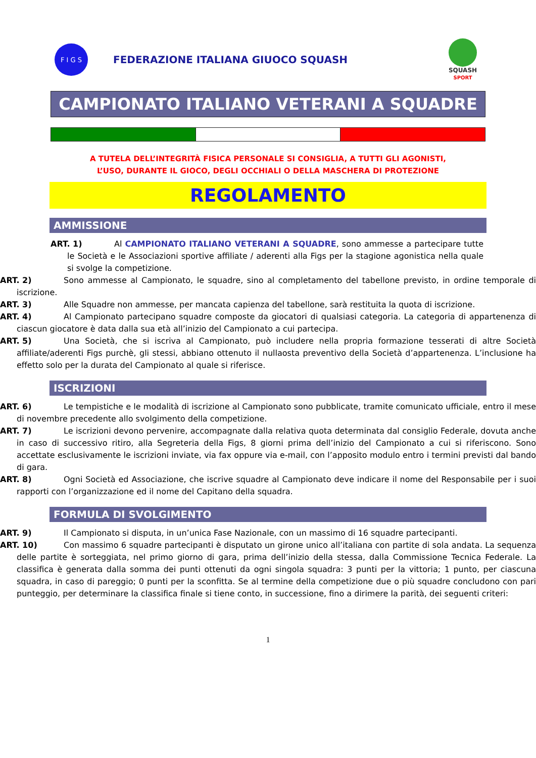F I G S
FEDERAZIONE ITALIANA GIUOCO SQUASH
SQUASH
SPORT
CAMPIONATO ITALIANO VETERANI A SQUADRE
A TUTELA DELL’INTEGRITÀ FISICA PERSONALE SI CONSIGLIA, A TUTTI GLI AGONISTI,
L’USO, DURANTE IL GIOCO, DEGLI OCCHIALI O DELLA MASCHERA DI PROTEZIONE
REGOLAMENTO
AMMISSIONE
ART. 1) Al CAMPIONATO ITALIANO VETERANI A SQUADRE, sono ammesse a partecipare tutte le Società e le Associazioni sportive affiliate / aderenti alla Figs per la stagione agonistica nella quale si svolge la competizione.
ART. 2) Sono ammesse al Campionato, le squadre, sino al completamento del tabellone previsto, in ordine temporale di iscrizione.
ART. 3) Alle Squadre non ammesse, per mancata capienza del tabellone, sarà restituita la quota di iscrizione.
ART. 4) Al Campionato partecipano squadre composte da giocatori di qualsiasi categoria. La categoria di appartenenza di ciascun giocatore è data dalla sua età all’inizio del Campionato a cui partecipa.
ART. 5) Una Società, che si iscriva al Campionato, può includere nella propria formazione tesserati di altre Società affiliate/aderenti Figs purchè, gli stessi, abbiano ottenuto il nullaosta preventivo della Società d’appartenenza. L’inclusione ha effetto solo per la durata del Campionato al quale si riferisce.
ISCRIZIONI
ART. 6) Le tempistiche e le modalità di iscrizione al Campionato sono pubblicate, tramite comunicato ufficiale, entro il mese di novembre precedente allo svolgimento della competizione.
ART. 7) Le iscrizioni devono pervenire, accompagnate dalla relativa quota determinata dal consiglio Federale, dovuta anche in caso di successivo ritiro, alla Segreteria della Figs, 8 giorni prima dell’inizio del Campionato a cui si riferiscono. Sono accettate esclusivamente le iscrizioni inviate, via fax oppure via e-mail, con l’apposito modulo entro i termini previsti dal bando di gara.
ART. 8) Ogni Società ed Associazione, che iscrive squadre al Campionato deve indicare il nome del Responsabile per i suoi rapporti con l’organizzazione ed il nome del Capitano della squadra.
FORMULA DI SVOLGIMENTO
ART. 9) Il Campionato si disputa, in un’unica Fase Nazionale, con un massimo di 16 squadre partecipanti.
ART. 10) Con massimo 6 squadre partecipanti è disputato un girone unico all’italiana con partite di sola andata. La sequenza delle partite è sorteggiata, nel primo giorno di gara, prima dell’inizio della stessa, dalla Commissione Tecnica Federale. La classifica è generata dalla somma dei punti ottenuti da ogni singola squadra: 3 punti per la vittoria; 1 punto, per ciascuna squadra, in caso di pareggio; 0 punti per la sconfitta. Se al termine della competizione due o più squadre concludono con pari punteggio, per determinare la classifica finale si tiene conto, in successione, fino a dirimere la parità, dei seguenti criteri:
1